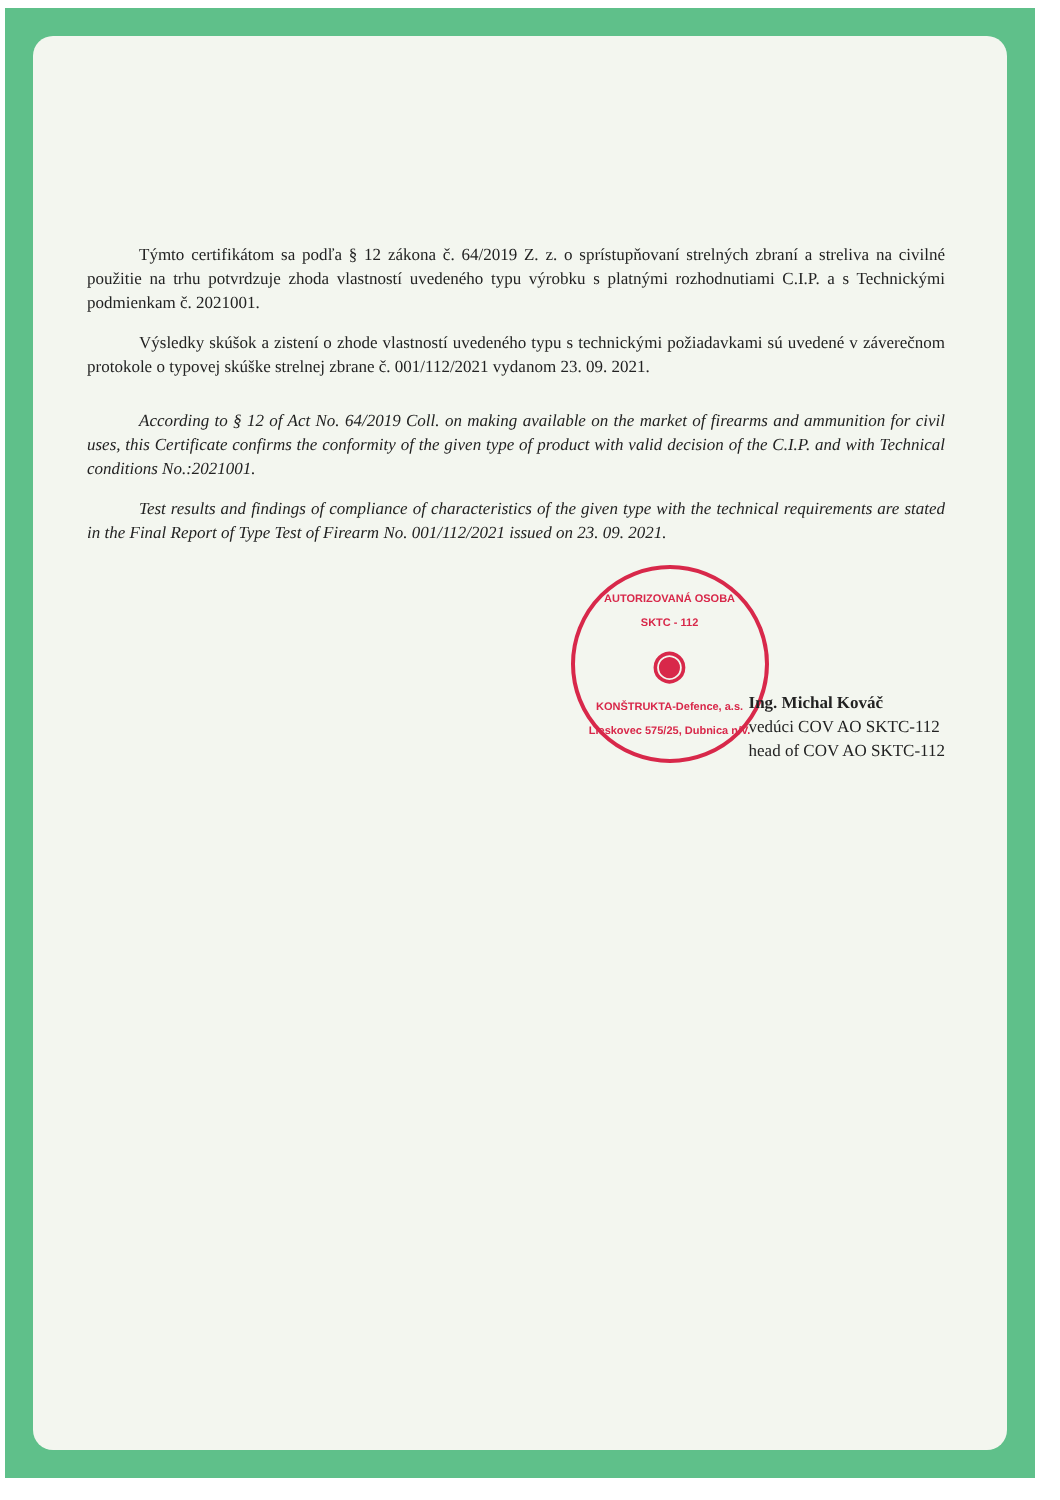Týmto certifikátom sa podľa § 12 zákona č. 64/2019 Z. z. o sprístupňovaní strelných zbraní a streliva na civilné použitie na trhu potvrdzuje zhoda vlastností uvedeného typu výrobku s platnými rozhodnutiami C.I.P. a s Technickými podmienkam č. 2021001.
Výsledky skúšok a zistení o zhode vlastností uvedeného typu s technickými požiadavkami sú uvedené v záverečnom protokole o typovej skúške strelnej zbrane č. 001/112/2021 vydanom 23. 09. 2021.
According to § 12 of Act No. 64/2019 Coll. on making available on the market of firearms and ammunition for civil uses, this Certificate confirms the conformity of the given type of product with valid decision of the C.I.P. and with Technical conditions No.:2021001.
Test results and findings of compliance of characteristics of the given type with the technical requirements are stated in the Final Report of Type Test of Firearm No. 001/112/2021 issued on 23. 09. 2021.
AUTORIZOVANÁ OSOBA
SKTC - 112
◉
KONŠTRUKTA-Defence, a.s.
Lieskovec 575/25, Dubnica n/V.
Ing. Michal Kováč
vedúci COV AO SKTC-112
head of COV AO SKTC-112